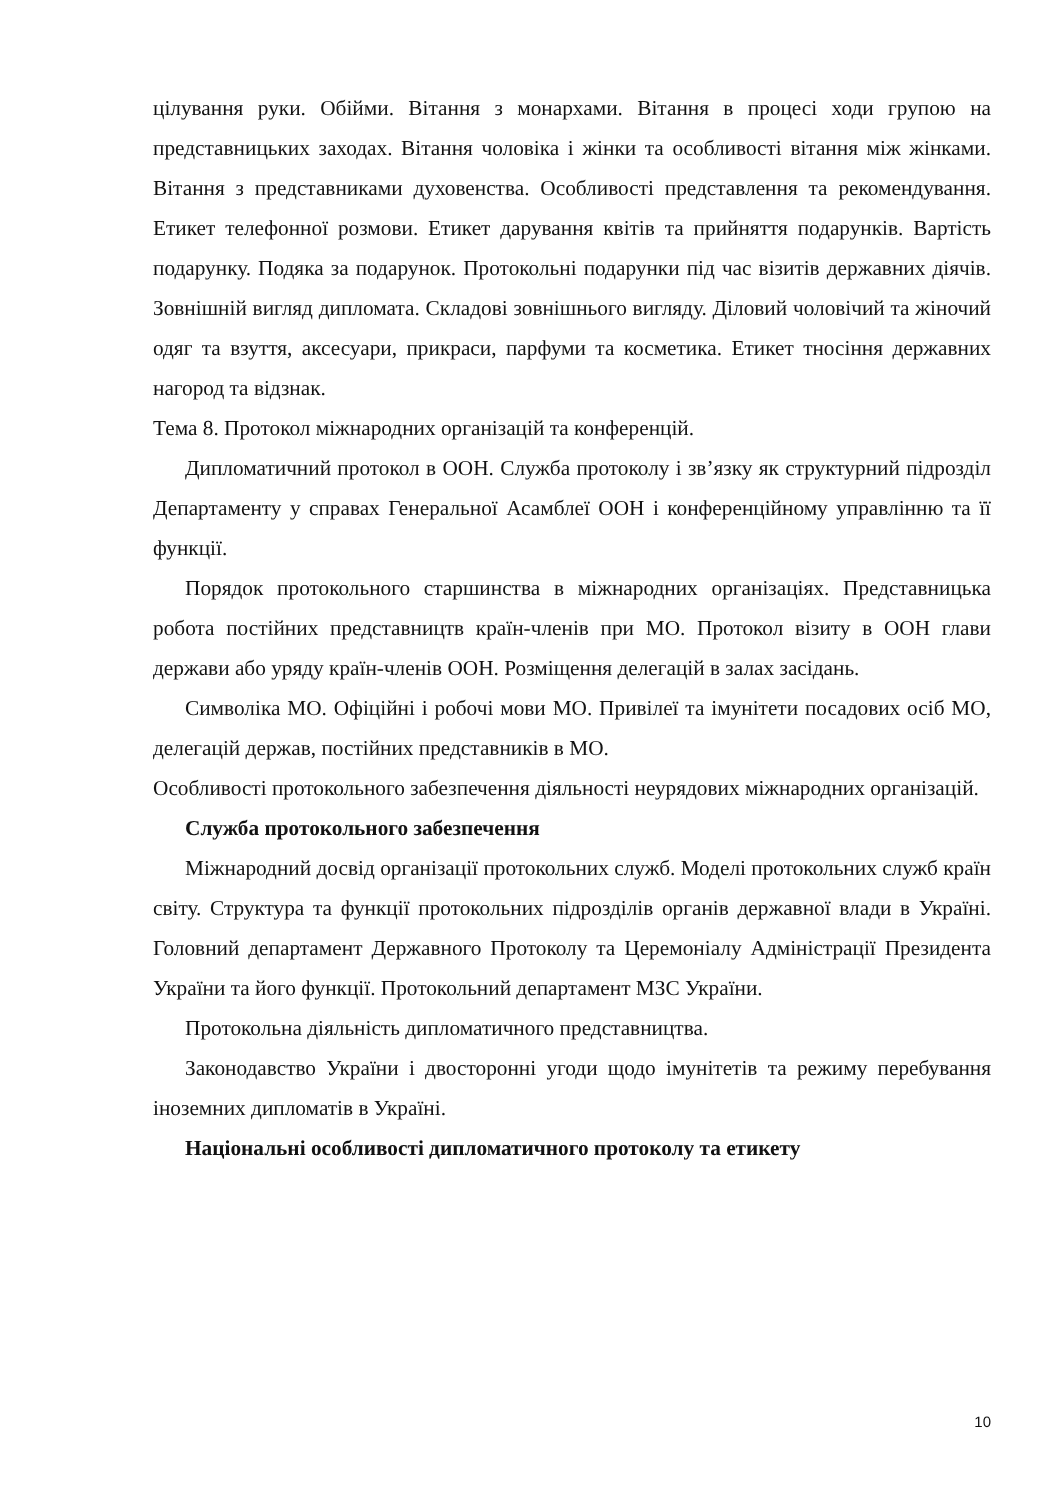цілування руки. Обійми. Вітання з монархами. Вітання в процесі ходи групою на представницьких заходах. Вітання чоловіка і жінки та особливості вітання між жінками. Вітання з представниками духовенства. Особливості представлення та рекомендування. Етикет телефонної розмови. Етикет дарування квітів та прийняття подарунків. Вартість подарунку. Подяка за подарунок. Протокольні подарунки під час візитів державних діячів. Зовнішній вигляд дипломата. Складові зовнішнього вигляду. Діловий чоловічий та жіночий одяг та взуття, аксесуари, прикраси, парфуми та косметика. Етикет тносіння державних нагород та відзнак.
Тема 8. Протокол міжнародних організацій та конференцій.
Дипломатичний протокол в ООН. Служба протоколу і зв’язку як структурний підрозділ Департаменту у справах Генеральної Асамблеї ООН і конференційному управлінню та її функції.
Порядок протокольного старшинства в міжнародних організаціях. Представницька робота постійних представництв країн-членів при МО. Протокол візиту в ООН глави держави або уряду країн-членів ООН. Розміщення делегацій в залах засідань.
Символіка МО. Офіційні і робочі мови МО. Привілеї та імунітети посадових осіб МО, делегацій держав, постійних представників в МО.
Особливості протокольного забезпечення діяльності неурядових міжнародних організацій.
Служба протокольного забезпечення
Міжнародний досвід організації протокольних служб. Моделі протокольних служб країн світу. Структура та функції протокольних підрозділів органів державної влади в Україні. Головний департамент Державного Протоколу та Церемоніалу Адміністрації Президента України та його функції. Протокольний департамент МЗС України.
Протокольна діяльність дипломатичного представництва.
Законодавство України і двосторонні угоди щодо імунітетів та режиму перебування іноземних дипломатів в Україні.
Національні особливості дипломатичного протоколу та етикету
10